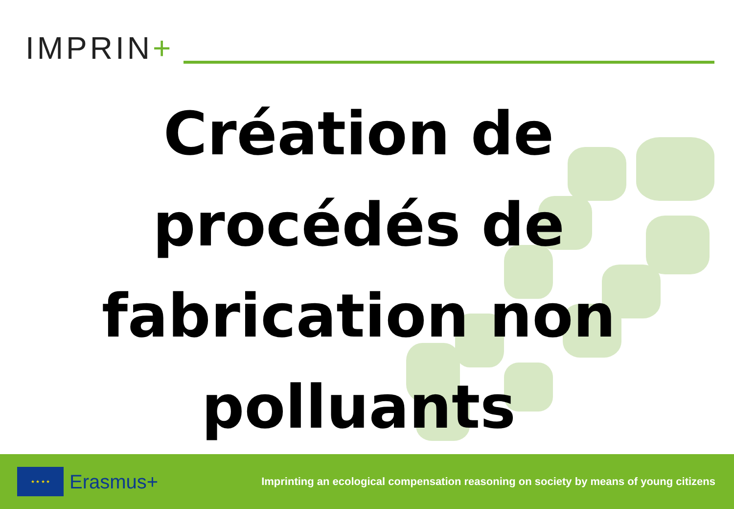IMPRIN+
Création de
procédés de
fabrication non
polluants
★ ★ ★ ★
Erasmus+
Imprinting an ecological compensation reasoning on society by means of young citizens